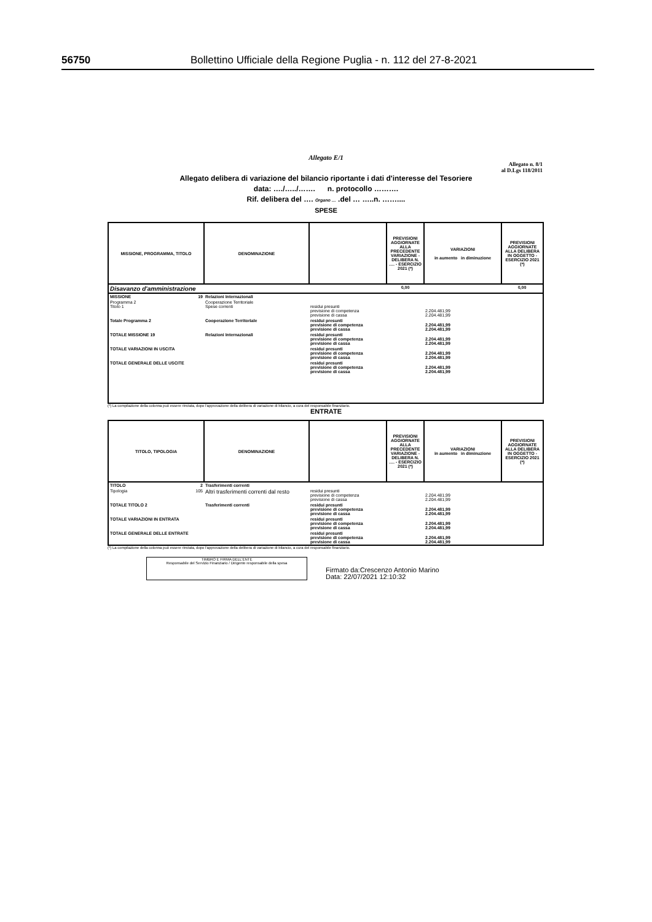56750 Bollettino Ufficiale della Regione Puglia - n. 112 del 27-8-2021
Allegato E/1
Allegato n. 8/1
al D.Lgs 118/2011
Allegato delibera di variazione del bilancio riportante i dati d'interesse del Tesoriere
data: …./…../……. n. protocollo ……….
Rif. delibera del …. Organo … .del … …..n. ……....
SPESE
| MISSIONE, PROGRAMMA, TITOLO | DENOMINAZIONE | | PREVISIONI AGGIORNATE ALLA PRECEDENTE VARIAZIONE - DELIBERA N. …. - ESERCIZIO 2021 (*) | VARIAZIONI in aumento in diminuzione | PREVISIONI AGGIORNATE ALLA DELIBERA IN OGGETTO - ESERCIZIO 2021 (*) |
| --- | --- | --- | --- | --- | --- |
| Disavanzo d'amministrazione | | | 0,00 | | 0,00 |
| MISSIONE 19 | Relazioni Internazionali | | | | |
| Programma 2 Titolo 1 | Cooperazione Territoriale Spese correnti | residui presunti previsione di competenza previsione di cassa | | 2.204.481,99 2.204.481,99 | |
| Totale Programma 2 | Cooperazione Territoriale | residui presunti previsione di competenza previsione di cassa | | 2.204.481,99 2.204.481,99 | |
| TOTALE MISSIONE 19 | Relazioni Internazionali | residui presunti previsione di competenza previsione di cassa | | 2.204.481,99 2.204.481,99 | |
| TOTALE VARIAZIONI IN USCITA | | residui presunti previsione di competenza previsione di cassa | | 2.204.481,99 2.204.481,99 | |
| TOTALE GENERALE DELLE USCITE | | residui presunti previsione di competenza previsione di cassa | | 2.204.481,99 2.204.481,99 | |
(*) La compilazione della colonna può essere rinviata, dopo l'approvazione della delibera di variazione di bilancio, a cura del responsabile finanziario.
ENTRATE
| TITOLO, TIPOLOGIA | DENOMINAZIONE | | PREVISIONI AGGIORNATE ALLA PRECEDENTE VARIAZIONE - DELIBERA N. …. - ESERCIZIO 2021 (*) | VARIAZIONI in aumento in diminuzione | PREVISIONI AGGIORNATE ALLA DELIBERA IN OGGETTO - ESERCIZIO 2021 (*) |
| --- | --- | --- | --- | --- | --- |
| TITOLO 2 | Trasferimenti correnti | | | | |
| Tipologia 105 | Altri trasferimenti correnti dal resto | residui presunti previsione di competenza previsione di cassa | | 2.204.481,99 2.204.481,99 | |
| TOTALE TITOLO 2 | Trasferimenti correnti | residui presunti previsione di competenza previsione di cassa | | 2.204.481,99 2.204.481,99 | |
| TOTALE VARIAZIONI IN ENTRATA | | residui presunti previsione di competenza previsione di cassa | | 2.204.481,99 2.204.481,99 | |
| TOTALE GENERALE DELLE ENTRATE | | residui presunti previsione di competenza previsione di cassa | | 2.204.481,99 2.204.481,99 | |
(*) La compilazione della colonna può essere rinviata, dopo l'approvazione della delibera di variazione di bilancio, a cura del responsabile finanziario.
TIMBRO E FIRMA DELL'ENTE
Responsabile del Servizio Finanziario / Dirigente responsabile della spesa
Firmato da:Crescenzo Antonio Marino
Data: 22/07/2021 12:10:32